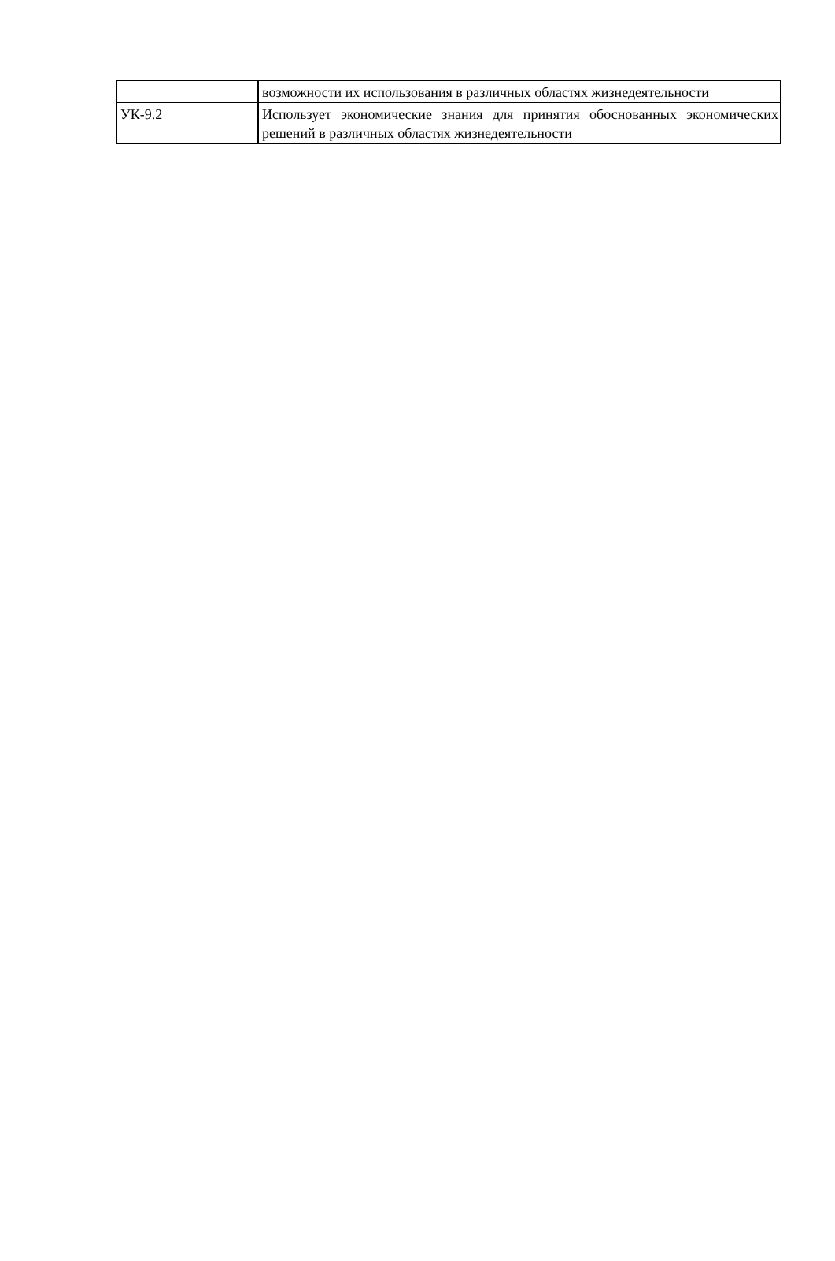| | возможности их использования в различных областях жизнедеятельности |
| УК-9.2 | Использует экономические знания для принятия обоснованных экономических решений в различных областях жизнедеятельности |